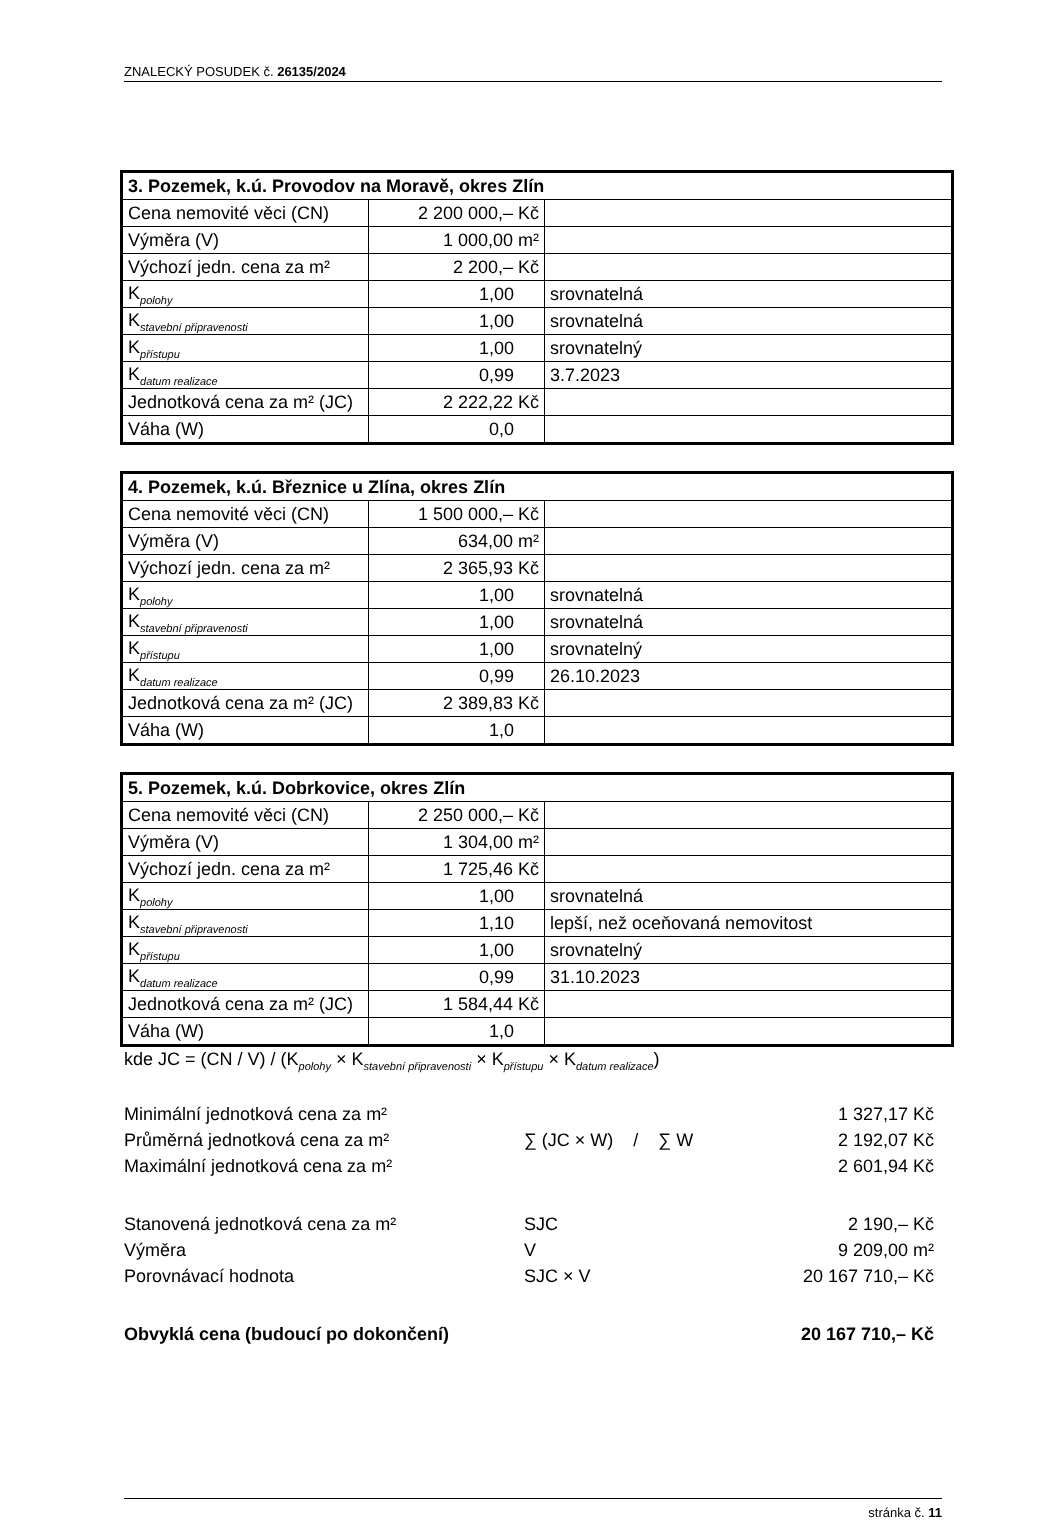ZNALECKÝ POSUDEK č. 26135/2024
| 3. Pozemek, k.ú. Provodov na Moravě, okres Zlín | | |
| Cena nemovité věci (CN) | 2 200 000,– Kč | |
| Výměra (V) | 1 000,00 m² | |
| Výchozí jedn. cena za m² | 2 200,– Kč | |
| K<sub>polohy</sub> | 1,00 | srovnatelná |
| K<sub>stavební připravenosti</sub> | 1,00 | srovnatelná |
| K<sub>přístupu</sub> | 1,00 | srovnatelný |
| K<sub>datum realizace</sub> | 0,99 | 3.7.2023 |
| Jednotková cena za m² (JC) | 2 222,22 Kč | |
| Váha (W) | 0,0 | |
| 4. Pozemek, k.ú. Březnice u Zlína, okres Zlín | | |
| Cena nemovité věci (CN) | 1 500 000,– Kč | |
| Výměra (V) | 634,00 m² | |
| Výchozí jedn. cena za m² | 2 365,93 Kč | |
| K<sub>polohy</sub> | 1,00 | srovnatelná |
| K<sub>stavební připravenosti</sub> | 1,00 | srovnatelná |
| K<sub>přístupu</sub> | 1,00 | srovnatelný |
| K<sub>datum realizace</sub> | 0,99 | 26.10.2023 |
| Jednotková cena za m² (JC) | 2 389,83 Kč | |
| Váha (W) | 1,0 | |
| 5. Pozemek, k.ú. Dobrkovice, okres Zlín | | |
| Cena nemovité věci (CN) | 2 250 000,– Kč | |
| Výměra (V) | 1 304,00 m² | |
| Výchozí jedn. cena za m² | 1 725,46 Kč | |
| K<sub>polohy</sub> | 1,00 | srovnatelná |
| K<sub>stavební připravenosti</sub> | 1,10 | lepší, než oceňovaná nemovitost |
| K<sub>přístupu</sub> | 1,00 | srovnatelný |
| K<sub>datum realizace</sub> | 0,99 | 31.10.2023 |
| Jednotková cena za m² (JC) | 1 584,44 Kč | |
| Váha (W) | 1,0 | |
kde JC = (CN / V) / (K<sub>polohy</sub> × K<sub>stavební připravenosti</sub> × K<sub>přístupu</sub> × K<sub>datum realizace</sub>)
| Minimální jednotková cena za m² | | 1 327,17 Kč |
| Průměrná jednotková cena za m² | ∑ (JC × W) / ∑ W | 2 192,07 Kč |
| Maximální jednotková cena za m² | | 2 601,94 Kč |
| Stanovená jednotková cena za m² | SJC | 2 190,– Kč |
| Výměra | V | 9 209,00 m² |
| Porovnávací hodnota | SJC × V | 20 167 710,– Kč |
| Obvyklá cena (budoucí po dokončení) | | 20 167 710,– Kč |
stránka č. 11